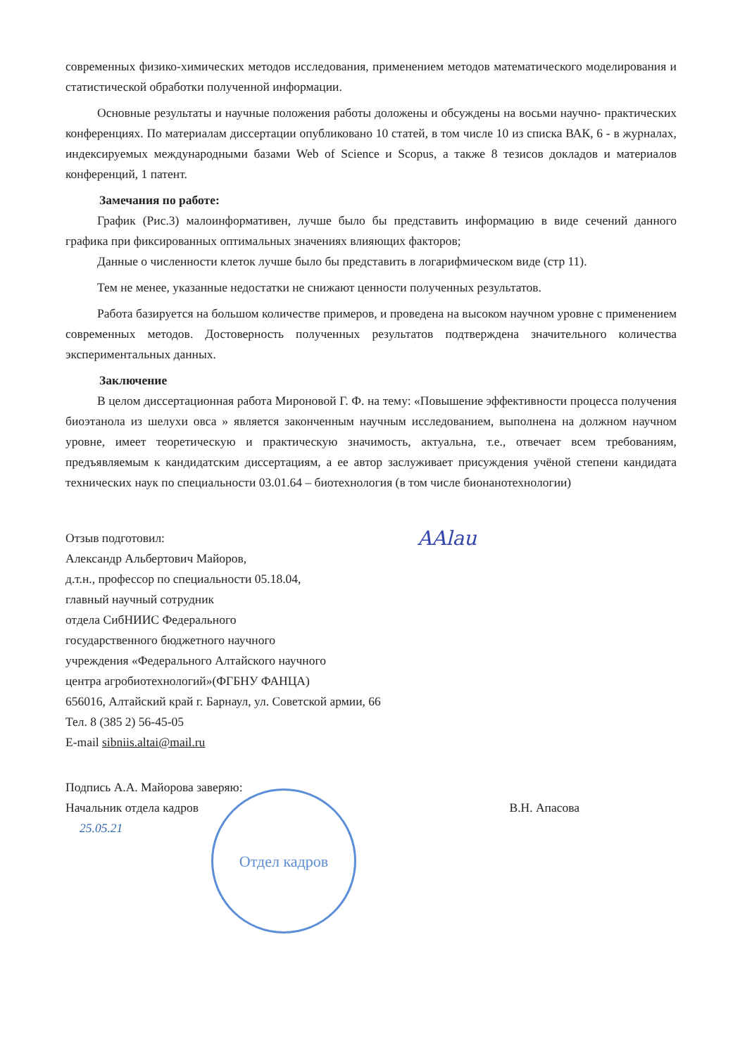современных физико-химических методов исследования, применением методов математического моделирования и статистической обработки полученной информации.
Основные результаты и научные положения работы доложены и обсуждены на восьми научно- практических конференциях. По материалам диссертации опубликовано 10 статей, в том числе 10 из списка ВАК, 6 - в журналах, индексируемых международными базами Web of Science и Scopus, а также 8 тезисов докладов и материалов конференций, 1 патент.
Замечания по работе:
График (Рис.3) малоинформативен, лучше было бы представить информацию в виде сечений данного графика при фиксированных оптимальных значениях влияющих факторов;
Данные о численности клеток лучше было бы представить в логарифмическом виде (стр 11).
Тем не менее, указанные недостатки не снижают ценности полученных результатов.
Работа базируется на большом количестве примеров, и проведена на высоком научном уровне с применением современных методов. Достоверность полученных результатов подтверждена значительного количества экспериментальных данных.
Заключение
В целом диссертационная работа Мироновой Г. Ф. на тему: «Повышение эффективности процесса получения биоэтанола из шелухи овса » является законченным научным исследованием, выполнена на должном научном уровне, имеет теоретическую и практическую значимость, актуальна, т.е., отвечает всем требованиям, предъявляемым к кандидатским диссертациям, а ее автор заслуживает присуждения учёной степени кандидата технических наук по специальности 03.01.64 – биотехнология (в том числе бионанотехнологии)
AAlau
Отзыв подготовил:
Александр Альбертович Майоров,
д.т.н., профессор по специальности 05.18.04,
главный научный сотрудник
отдела СибНИИС Федерального
государственного бюджетного научного
учреждения «Федерального Алтайского научного
центра агробиотехнологий»(ФГБНУ ФАНЦА)
656016, Алтайский край г. Барнаул, ул. Советской армии, 66
Тел. 8 (385 2) 56-45-05
E-mail sibniis.altai@mail.ru
Подпись А.А. Майорова заверяю:
Начальник отдела кадров В.Н. Апасова
25.05.21
Отдел кадров